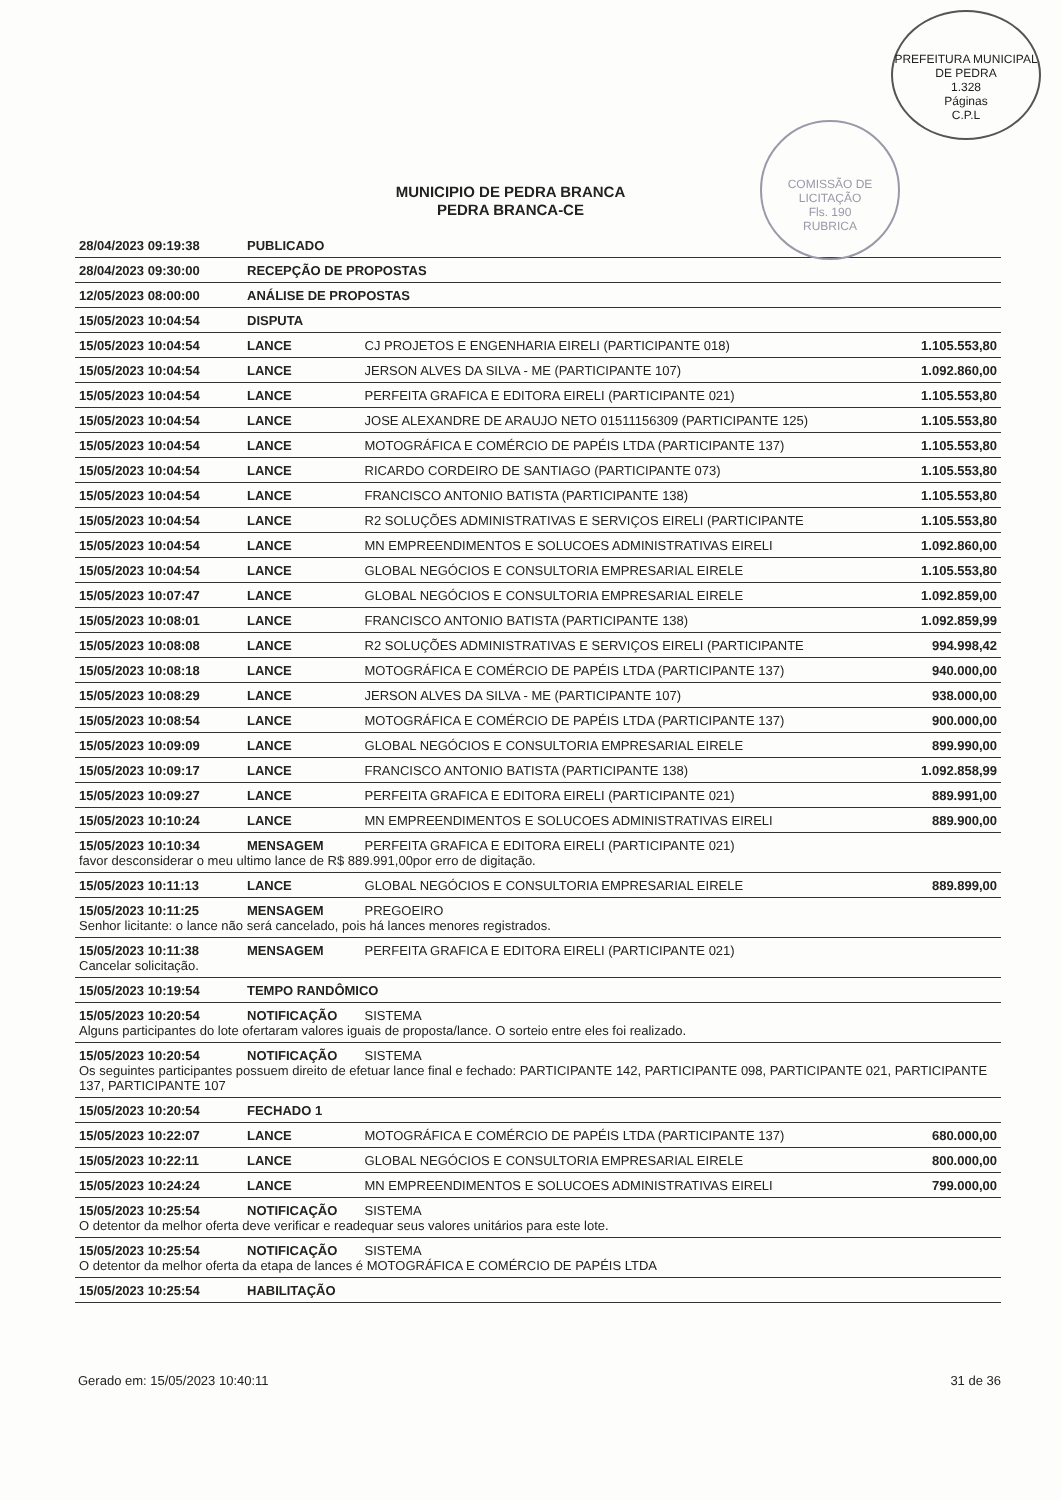PREFEITURA MUNICIPAL DE PEDRA
1.328
Páginas
C.P.L
COMISSÃO DE LICITAÇÃO
Fls. 190
RUBRICA
MUNICIPIO DE PEDRA BRANCA
PEDRA BRANCA-CE
| 28/04/2023 09:19:38 | PUBLICADO | | |
| 28/04/2023 09:30:00 | RECEPÇÃO DE PROPOSTAS | | |
| 12/05/2023 08:00:00 | ANÁLISE DE PROPOSTAS | | |
| 15/05/2023 10:04:54 | DISPUTA | | |
| 15/05/2023 10:04:54 | LANCE | CJ PROJETOS E ENGENHARIA EIRELI (PARTICIPANTE 018) | 1.105.553,80 |
| 15/05/2023 10:04:54 | LANCE | JERSON ALVES DA SILVA - ME (PARTICIPANTE 107) | 1.092.860,00 |
| 15/05/2023 10:04:54 | LANCE | PERFEITA GRAFICA E EDITORA EIRELI (PARTICIPANTE 021) | 1.105.553,80 |
| 15/05/2023 10:04:54 | LANCE | JOSE ALEXANDRE DE ARAUJO NETO 01511156309 (PARTICIPANTE 125) | 1.105.553,80 |
| 15/05/2023 10:04:54 | LANCE | MOTOGRÁFICA E COMÉRCIO DE PAPÉIS LTDA (PARTICIPANTE 137) | 1.105.553,80 |
| 15/05/2023 10:04:54 | LANCE | RICARDO CORDEIRO DE SANTIAGO (PARTICIPANTE 073) | 1.105.553,80 |
| 15/05/2023 10:04:54 | LANCE | FRANCISCO ANTONIO BATISTA (PARTICIPANTE 138) | 1.105.553,80 |
| 15/05/2023 10:04:54 | LANCE | R2 SOLUÇÕES ADMINISTRATIVAS E SERVIÇOS EIRELI (PARTICIPANTE | 1.105.553,80 |
| 15/05/2023 10:04:54 | LANCE | MN EMPREENDIMENTOS E SOLUCOES ADMINISTRATIVAS EIRELI | 1.092.860,00 |
| 15/05/2023 10:04:54 | LANCE | GLOBAL NEGÓCIOS E CONSULTORIA EMPRESARIAL EIRELE | 1.105.553,80 |
| 15/05/2023 10:07:47 | LANCE | GLOBAL NEGÓCIOS E CONSULTORIA EMPRESARIAL EIRELE | 1.092.859,00 |
| 15/05/2023 10:08:01 | LANCE | FRANCISCO ANTONIO BATISTA (PARTICIPANTE 138) | 1.092.859,99 |
| 15/05/2023 10:08:08 | LANCE | R2 SOLUÇÕES ADMINISTRATIVAS E SERVIÇOS EIRELI (PARTICIPANTE | 994.998,42 |
| 15/05/2023 10:08:18 | LANCE | MOTOGRÁFICA E COMÉRCIO DE PAPÉIS LTDA (PARTICIPANTE 137) | 940.000,00 |
| 15/05/2023 10:08:29 | LANCE | JERSON ALVES DA SILVA - ME (PARTICIPANTE 107) | 938.000,00 |
| 15/05/2023 10:08:54 | LANCE | MOTOGRÁFICA E COMÉRCIO DE PAPÉIS LTDA (PARTICIPANTE 137) | 900.000,00 |
| 15/05/2023 10:09:09 | LANCE | GLOBAL NEGÓCIOS E CONSULTORIA EMPRESARIAL EIRELE | 899.990,00 |
| 15/05/2023 10:09:17 | LANCE | FRANCISCO ANTONIO BATISTA (PARTICIPANTE 138) | 1.092.858,99 |
| 15/05/2023 10:09:27 | LANCE | PERFEITA GRAFICA E EDITORA EIRELI (PARTICIPANTE 021) | 889.991,00 |
| 15/05/2023 10:10:24 | LANCE | MN EMPREENDIMENTOS E SOLUCOES ADMINISTRATIVAS EIRELI | 889.900,00 |
| 15/05/2023 10:10:34 | MENSAGEM | PERFEITA GRAFICA E EDITORA EIRELI (PARTICIPANTE 021) | |
| favor desconsiderar o meu ultimo lance de R$ 889.991,00por erro de digitação. | | | |
| 15/05/2023 10:11:13 | LANCE | GLOBAL NEGÓCIOS E CONSULTORIA EMPRESARIAL EIRELE | 889.899,00 |
| 15/05/2023 10:11:25 | MENSAGEM | PREGOEIRO | |
| Senhor licitante: o lance não será cancelado, pois há lances menores registrados. | | | |
| 15/05/2023 10:11:38 | MENSAGEM | PERFEITA GRAFICA E EDITORA EIRELI (PARTICIPANTE 021) | |
| Cancelar solicitação. | | | |
| 15/05/2023 10:19:54 | TEMPO RANDÔMICO | | |
| 15/05/2023 10:20:54 | NOTIFICAÇÃO | SISTEMA | |
| Alguns participantes do lote ofertaram valores iguais de proposta/lance. O sorteio entre eles foi realizado. | | | |
| 15/05/2023 10:20:54 | NOTIFICAÇÃO | SISTEMA | |
| Os seguintes participantes possuem direito de efetuar lance final e fechado: PARTICIPANTE 142, PARTICIPANTE 098, PARTICIPANTE 021, PARTICIPANTE 137, PARTICIPANTE 107 | | | |
| 15/05/2023 10:20:54 | FECHADO 1 | | |
| 15/05/2023 10:22:07 | LANCE | MOTOGRÁFICA E COMÉRCIO DE PAPÉIS LTDA (PARTICIPANTE 137) | 680.000,00 |
| 15/05/2023 10:22:11 | LANCE | GLOBAL NEGÓCIOS E CONSULTORIA EMPRESARIAL EIRELE | 800.000,00 |
| 15/05/2023 10:24:24 | LANCE | MN EMPREENDIMENTOS E SOLUCOES ADMINISTRATIVAS EIRELI | 799.000,00 |
| 15/05/2023 10:25:54 | NOTIFICAÇÃO | SISTEMA | |
| O detentor da melhor oferta deve verificar e readequar seus valores unitários para este lote. | | | |
| 15/05/2023 10:25:54 | NOTIFICAÇÃO | SISTEMA | |
| O detentor da melhor oferta da etapa de lances é MOTOGRÁFICA E COMÉRCIO DE PAPÉIS LTDA | | | |
| 15/05/2023 10:25:54 | HABILITAÇÃO | | |
Gerado em: 15/05/2023 10:40:11 31 de 36